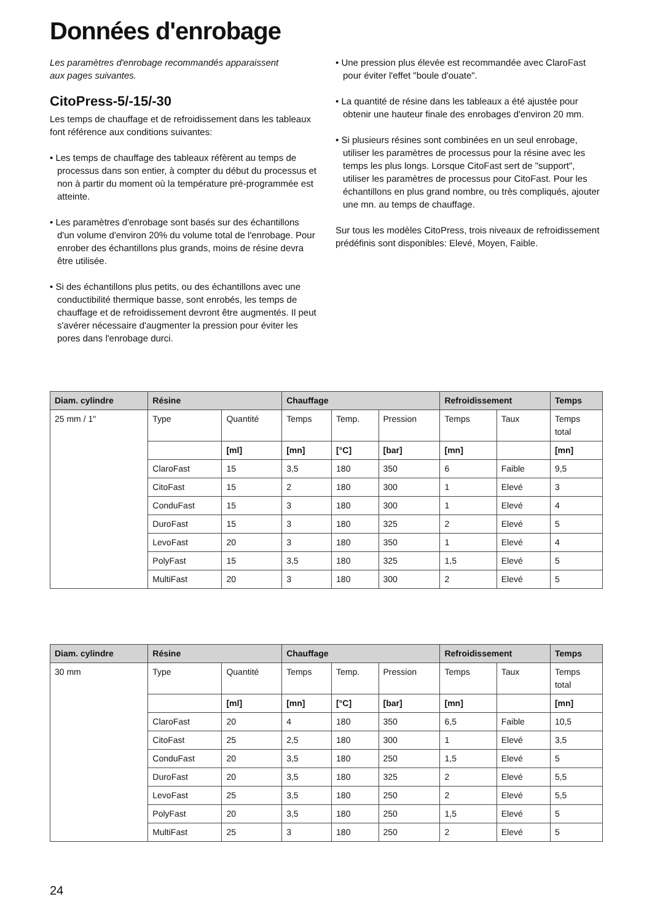Données d'enrobage
Les paramètres d'enrobage recommandés apparaissent
aux pages suivantes.
CitoPress-5/-15/-30
Les temps de chauffage et de refroidissement dans les tableaux font référence aux conditions suivantes:
• Les temps de chauffage des tableaux réfèrent au temps de processus dans son entier, à compter du début du processus et non à partir du moment où la température pré-programmée est atteinte.
• Les paramètres d'enrobage sont basés sur des échantillons d'un volume d'environ 20% du volume total de l'enrobage. Pour enrober des échantillons plus grands, moins de résine devra être utilisée.
• Si des échantillons plus petits, ou des échantillons avec une conductibilité thermique basse, sont enrobés, les temps de chauffage et de refroidissement devront être augmentés. Il peut s'avérer nécessaire d'augmenter la pression pour éviter les pores dans l'enrobage durci.
• Une pression plus élevée est recommandée avec ClaroFast pour éviter l'effet "boule d'ouate".
• La quantité de résine dans les tableaux a été ajustée pour obtenir une hauteur finale des enrobages d'environ 20 mm.
• Si plusieurs résines sont combinées en un seul enrobage, utiliser les paramètres de processus pour la résine avec les temps les plus longs. Lorsque CitoFast sert de "support", utiliser les paramètres de processus pour CitoFast. Pour les échantillons en plus grand nombre, ou très compliqués, ajouter une mn. au temps de chauffage.
Sur tous les modèles CitoPress, trois niveaux de refroidissement prédéfinis sont disponibles: Elevé, Moyen, Faible.
| Diam. cylindre | Résine | | Chauffage | | | Refroidissement | | Temps |
| --- | --- | --- | --- | --- | --- | --- | --- | --- |
| 25 mm / 1" | Type | Quantité | Temps | Temp. | Pression | Temps | Taux | Temps total |
| | | [ml] | [mn] | [°C] | [bar] | [mn] | | [mn] |
| | ClaroFast | 15 | 3,5 | 180 | 350 | 6 | Faible | 9,5 |
| | CitoFast | 15 | 2 | 180 | 300 | 1 | Elevé | 3 |
| | ConduFast | 15 | 3 | 180 | 300 | 1 | Elevé | 4 |
| | DuroFast | 15 | 3 | 180 | 325 | 2 | Elevé | 5 |
| | LevoFast | 20 | 3 | 180 | 350 | 1 | Elevé | 4 |
| | PolyFast | 15 | 3,5 | 180 | 325 | 1,5 | Elevé | 5 |
| | MultiFast | 20 | 3 | 180 | 300 | 2 | Elevé | 5 |
| Diam. cylindre | Résine | | Chauffage | | | Refroidissement | | Temps |
| --- | --- | --- | --- | --- | --- | --- | --- | --- |
| 30 mm | Type | Quantité | Temps | Temp. | Pression | Temps | Taux | Temps total |
| | | [ml] | [mn] | [°C] | [bar] | [mn] | | [mn] |
| | ClaroFast | 20 | 4 | 180 | 350 | 6,5 | Faible | 10,5 |
| | CitoFast | 25 | 2,5 | 180 | 300 | 1 | Elevé | 3,5 |
| | ConduFast | 20 | 3,5 | 180 | 250 | 1,5 | Elevé | 5 |
| | DuroFast | 20 | 3,5 | 180 | 325 | 2 | Elevé | 5,5 |
| | LevoFast | 25 | 3,5 | 180 | 250 | 2 | Elevé | 5,5 |
| | PolyFast | 20 | 3,5 | 180 | 250 | 1,5 | Elevé | 5 |
| | MultiFast | 25 | 3 | 180 | 250 | 2 | Elevé | 5 |
24